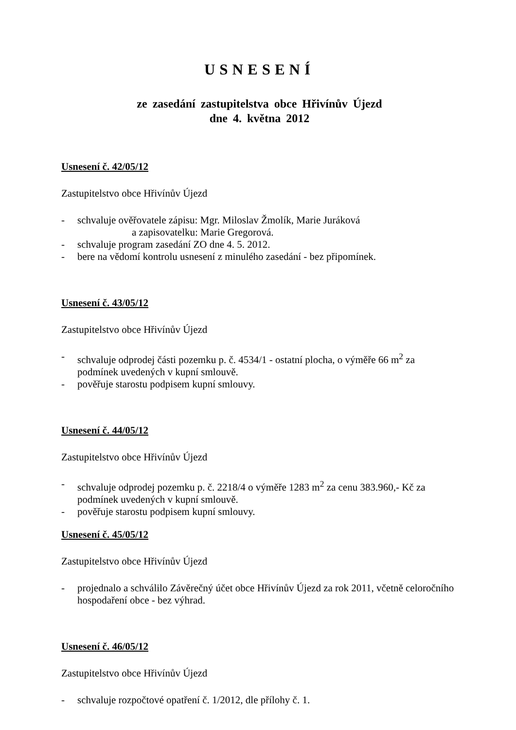USNESENÍ
ze zasedání zastupitelstva obce Hřivínův Újezd
dne 4. května 2012
Usnesení č. 42/05/12
Zastupitelstvo obce Hřivínův Újezd
- schvaluje ověřovatele zápisu: Mgr. Miloslav Žmolík, Marie Juráková
a zapisovatelku: Marie Gregorová.
- schvaluje program zasedání ZO dne 4. 5. 2012.
- bere na vědomí kontrolu usnesení z minulého zasedání - bez připomínek.
Usnesení č. 43/05/12
Zastupitelstvo obce Hřivínův Újezd
- schvaluje odprodej části pozemku p. č. 4534/1 - ostatní plocha, o výměře 66 m<sup>2</sup> za podmínek uvedených v kupní smlouvě.
- pověřuje starostu podpisem kupní smlouvy.
Usnesení č. 44/05/12
Zastupitelstvo obce Hřivínův Újezd
- schvaluje odprodej pozemku p. č. 2218/4 o výměře 1283 m<sup>2</sup> za cenu 383.960,- Kč za podmínek uvedených v kupní smlouvě.
- pověřuje starostu podpisem kupní smlouvy.
Usnesení č. 45/05/12
Zastupitelstvo obce Hřivínův Újezd
- projednalo a schválilo Závěrečný účet obce Hřivínův Újezd za rok 2011, včetně celoročního hospodaření obce - bez výhrad.
Usnesení č. 46/05/12
Zastupitelstvo obce Hřivínův Újezd
- schvaluje rozpočtové opatření č. 1/2012, dle přílohy č. 1.